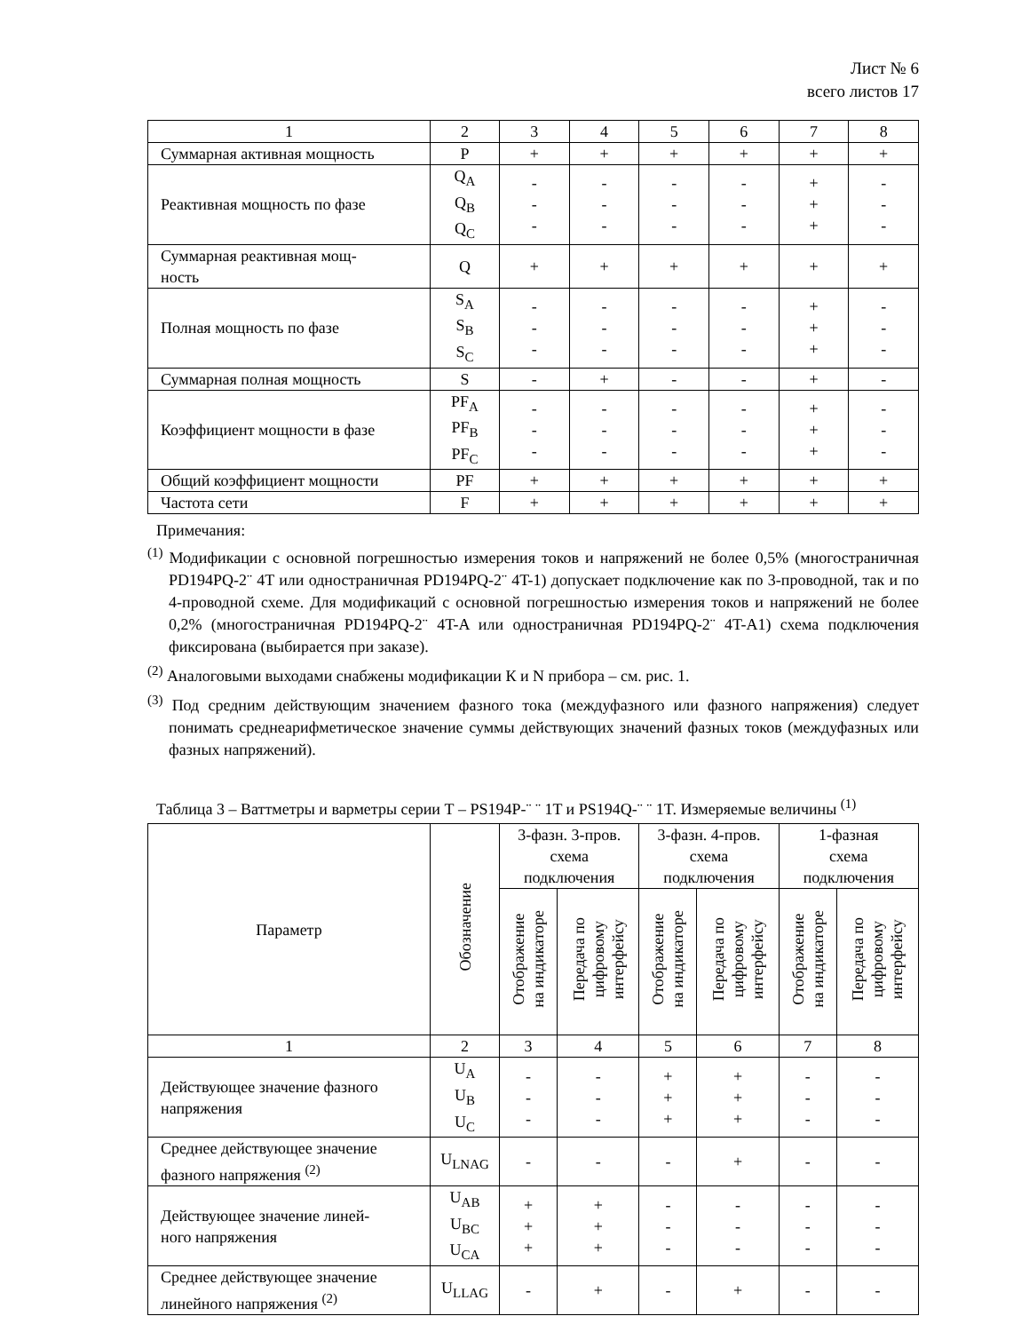Лист № 6
всего листов 17
| 1 | 2 | 3 | 4 | 5 | 6 | 7 | 8 |
| Суммарная активная мощность | P | + | + | + | + | + | + |
| Реактивная мощность по фазе | Q<sub>A</sub> Q<sub>B</sub> Q<sub>C</sub> | - - - | - - - | - - - | - - - | + + + | - - - |
| Суммарная реактивная мощ- ность | Q | + | + | + | + | + | + |
| Полная мощность по фазе | S<sub>A</sub> S<sub>B</sub> S<sub>C</sub> | - - - | - - - | - - - | - - - | + + + | - - - |
| Суммарная полная мощность | S | - | + | - | - | + | - |
| Коэффициент мощности в фазе | PF<sub>A</sub> PF<sub>B</sub> PF<sub>C</sub> | - - - | - - - | - - - | - - - | + + + | - - - |
| Общий коэффициент мощности | PF | + | + | + | + | + | + |
| Частота сети | F | + | + | + | + | + | + |
Примечания:
<sup>(1)</sup> Модификации с основной погрешностью измерения токов и напряжений не более 0,5% (многостраничная PD194PQ-2¨ 4T или одностраничная PD194PQ-2¨ 4T-1) допускает подключение как по 3-проводной, так и по 4-проводной схеме. Для модификаций с основной погрешностью измерения токов и напряжений не более 0,2% (многостраничная PD194PQ-2¨ 4T-A или одностраничная PD194PQ-2¨ 4T-A1) схема подключения фиксирована (выбирается при заказе).
<sup>(2)</sup> Аналоговыми выходами снабжены модификации К и N прибора – см. рис. 1.
<sup>(3)</sup> Под средним действующим значением фазного тока (междуфазного или фазного напряжения) следует понимать среднеарифметическое значение суммы действующих значений фазных токов (междуфазных или фазных напряжений).
Таблица 3 – Ваттметры и варметры серии Т – PS194P-¨ ¨ 1T и PS194Q-¨ ¨ 1T. Измеряемые величины <sup>(1)</sup>
| Параметр | Обозначение | 3-фазн. 3-пров. схема подключения | | 3-фазн. 4-пров. схема подключения | | 1-фазная схема подключения | |
| --- | --- | --- | --- | --- | --- | --- | --- |
| | | Отображение на индикаторе | Передача по цифровому интерфейсу | Отображение на индикаторе | Передача по цифровому интерфейсу | Отображение на индикаторе | Передача по цифровому интерфейсу |
| 1 | 2 | 3 | 4 | 5 | 6 | 7 | 8 |
| Действующее значение фазного напряжения | U<sub>A</sub> U<sub>B</sub> U<sub>C</sub> | - - - | - - - | + + + | + + + | - - - | - - - |
| Среднее действующее значение фазного напряжения <sup>(2)</sup> | U<sub>LNAG</sub> | - | - | - | + | - | - |
| Действующее значение линей- ного напряжения | U<sub>AB</sub> U<sub>BC</sub> U<sub>CA</sub> | + + + | + + + | - - - | - - - | - - - | - - - |
| Среднее действующее значение линейного напряжения <sup>(2)</sup> | U<sub>LLAG</sub> | - | + | - | + | - | - |